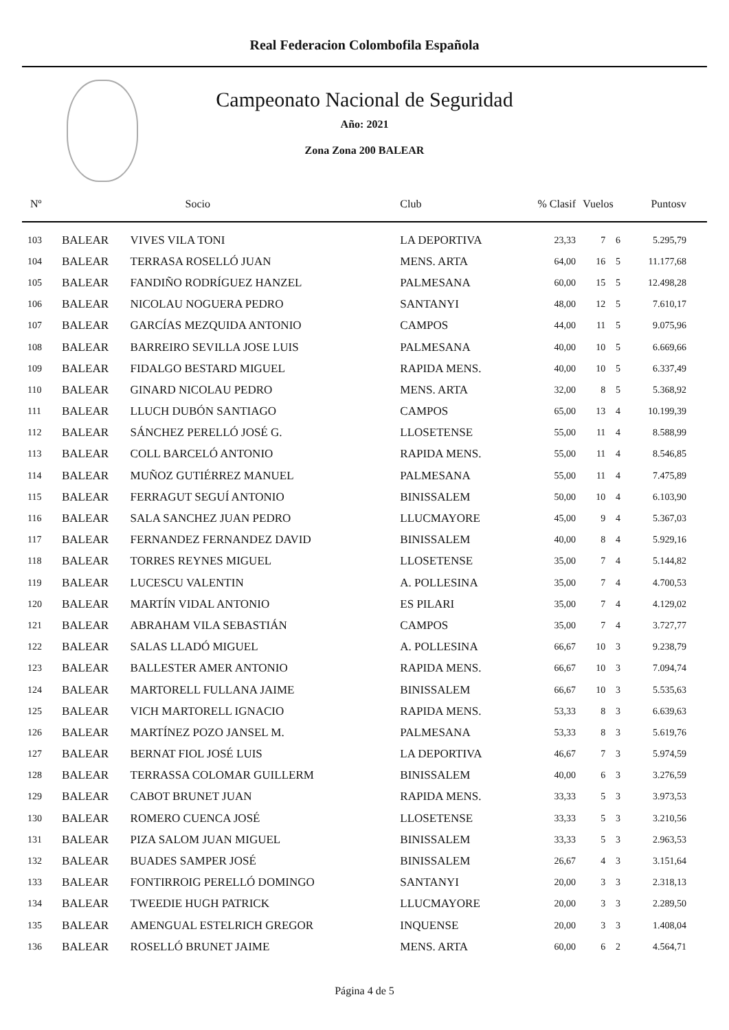Real Federacion Colombofila Española
Campeonato Nacional de Seguridad
Año: 2021
Zona Zona 200 BALEAR
| Nº | | Socio | Club | % Clasif | Vuelos | | Puntosv |
| --- | --- | --- | --- | --- | --- | --- | --- |
| 103 | BALEAR | VIVES VILA TONI | LA DEPORTIVA | 23,33 | 7 | 6 | 5.295,79 |
| 104 | BALEAR | TERRASA ROSELLÓ JUAN | MENS. ARTA | 64,00 | 16 | 5 | 11.177,68 |
| 105 | BALEAR | FANDIÑO RODRÍGUEZ HANZEL | PALMESANA | 60,00 | 15 | 5 | 12.498,28 |
| 106 | BALEAR | NICOLAU NOGUERA PEDRO | SANTANYI | 48,00 | 12 | 5 | 7.610,17 |
| 107 | BALEAR | GARCÍAS MEZQUIDA ANTONIO | CAMPOS | 44,00 | 11 | 5 | 9.075,96 |
| 108 | BALEAR | BARREIRO SEVILLA JOSE LUIS | PALMESANA | 40,00 | 10 | 5 | 6.669,66 |
| 109 | BALEAR | FIDALGO BESTARD MIGUEL | RAPIDA MENS. | 40,00 | 10 | 5 | 6.337,49 |
| 110 | BALEAR | GINARD NICOLAU PEDRO | MENS. ARTA | 32,00 | 8 | 5 | 5.368,92 |
| 111 | BALEAR | LLUCH DUBÓN SANTIAGO | CAMPOS | 65,00 | 13 | 4 | 10.199,39 |
| 112 | BALEAR | SÁNCHEZ PERELLÓ JOSÉ G. | LLOSETENSE | 55,00 | 11 | 4 | 8.588,99 |
| 113 | BALEAR | COLL BARCELÓ ANTONIO | RAPIDA MENS. | 55,00 | 11 | 4 | 8.546,85 |
| 114 | BALEAR | MUÑOZ GUTIÉRREZ MANUEL | PALMESANA | 55,00 | 11 | 4 | 7.475,89 |
| 115 | BALEAR | FERRAGUT SEGUÍ ANTONIO | BINISSALEM | 50,00 | 10 | 4 | 6.103,90 |
| 116 | BALEAR | SALA SANCHEZ JUAN PEDRO | LLUCMAYORE | 45,00 | 9 | 4 | 5.367,03 |
| 117 | BALEAR | FERNANDEZ FERNANDEZ DAVID | BINISSALEM | 40,00 | 8 | 4 | 5.929,16 |
| 118 | BALEAR | TORRES REYNES MIGUEL | LLOSETENSE | 35,00 | 7 | 4 | 5.144,82 |
| 119 | BALEAR | LUCESCU VALENTIN | A. POLLESINA | 35,00 | 7 | 4 | 4.700,53 |
| 120 | BALEAR | MARTÍN VIDAL ANTONIO | ES PILARI | 35,00 | 7 | 4 | 4.129,02 |
| 121 | BALEAR | ABRAHAM VILA SEBASTIÁN | CAMPOS | 35,00 | 7 | 4 | 3.727,77 |
| 122 | BALEAR | SALAS LLADÓ MIGUEL | A. POLLESINA | 66,67 | 10 | 3 | 9.238,79 |
| 123 | BALEAR | BALLESTER AMER ANTONIO | RAPIDA MENS. | 66,67 | 10 | 3 | 7.094,74 |
| 124 | BALEAR | MARTORELL FULLANA JAIME | BINISSALEM | 66,67 | 10 | 3 | 5.535,63 |
| 125 | BALEAR | VICH MARTORELL IGNACIO | RAPIDA MENS. | 53,33 | 8 | 3 | 6.639,63 |
| 126 | BALEAR | MARTÍNEZ POZO JANSEL M. | PALMESANA | 53,33 | 8 | 3 | 5.619,76 |
| 127 | BALEAR | BERNAT FIOL JOSÉ LUIS | LA DEPORTIVA | 46,67 | 7 | 3 | 5.974,59 |
| 128 | BALEAR | TERRASSA COLOMAR GUILLERM | BINISSALEM | 40,00 | 6 | 3 | 3.276,59 |
| 129 | BALEAR | CABOT BRUNET JUAN | RAPIDA MENS. | 33,33 | 5 | 3 | 3.973,53 |
| 130 | BALEAR | ROMERO CUENCA JOSÉ | LLOSETENSE | 33,33 | 5 | 3 | 3.210,56 |
| 131 | BALEAR | PIZA SALOM JUAN MIGUEL | BINISSALEM | 33,33 | 5 | 3 | 2.963,53 |
| 132 | BALEAR | BUADES SAMPER JOSÉ | BINISSALEM | 26,67 | 4 | 3 | 3.151,64 |
| 133 | BALEAR | FONTIRROIG PERELLÓ DOMINGO | SANTANYI | 20,00 | 3 | 3 | 2.318,13 |
| 134 | BALEAR | TWEEDIE HUGH PATRICK | LLUCMAYORE | 20,00 | 3 | 3 | 2.289,50 |
| 135 | BALEAR | AMENGUAL ESTELRICH GREGOR | INQUENSE | 20,00 | 3 | 3 | 1.408,04 |
| 136 | BALEAR | ROSELLÓ BRUNET JAIME | MENS. ARTA | 60,00 | 6 | 2 | 4.564,71 |
Página 4 de 5